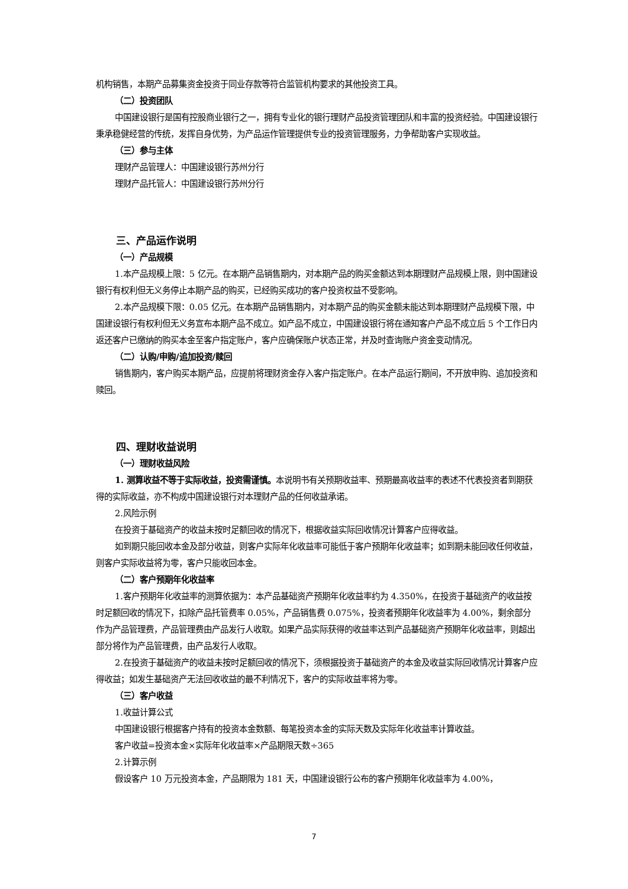机构销售，本期产品募集资金投资于同业存款等符合监管机构要求的其他投资工具。
（二）投资团队
中国建设银行是国有控股商业银行之一，拥有专业化的银行理财产品投资管理团队和丰富的投资经验。中国建设银行秉承稳健经营的传统，发挥自身优势，为产品运作管理提供专业的投资管理服务，力争帮助客户实现收益。
（三）参与主体
理财产品管理人：中国建设银行苏州分行
理财产品托管人：中国建设银行苏州分行
三、产品运作说明
（一）产品规模
1.本产品规模上限：5 亿元。在本期产品销售期内，对本期产品的购买金额达到本期理财产品规模上限，则中国建设银行有权利但无义务停止本期产品的购买，已经购买成功的客户投资权益不受影响。
2.本产品规模下限：0.05 亿元。在本期产品销售期内，对本期产品的购买金额未能达到本期理财产品规模下限，中国建设银行有权利但无义务宣布本期产品不成立。如产品不成立，中国建设银行将在通知客户产品不成立后 5 个工作日内返还客户已缴纳的购买本金至客户指定账户，客户应确保账户状态正常，并及时查询账户资金变动情况。
（二）认购/申购/追加投资/赎回
销售期内，客户购买本期产品，应提前将理财资金存入客户指定账户。在本产品运行期间，不开放申购、追加投资和赎回。
四、理财收益说明
（一）理财收益风险
1. 测算收益不等于实际收益，投资需谨慎。本说明书有关预期收益率、预期最高收益率的表述不代表投资者到期获得的实际收益，亦不构成中国建设银行对本理财产品的任何收益承诺。
2.风险示例
在投资于基础资产的收益未按时足额回收的情况下，根据收益实际回收情况计算客户应得收益。
如到期只能回收本金及部分收益，则客户实际年化收益率可能低于客户预期年化收益率；如到期未能回收任何收益，则客户实际收益将为零，客户只能收回本金。
（二）客户预期年化收益率
1.客户预期年化收益率的测算依据为：本产品基础资产预期年化收益率约为 4.350%，在投资于基础资产的收益按时足额回收的情况下，扣除产品托管费率 0.05%，产品销售费 0.075%，投资者预期年化收益率为 4.00%，剩余部分作为产品管理费，产品管理费由产品发行人收取。如果产品实际获得的收益率达到产品基础资产预期年化收益率，则超出部分将作为产品管理费，由产品发行人收取。
2.在投资于基础资产的收益未按时足额回收的情况下，须根据投资于基础资产的本金及收益实际回收情况计算客户应得收益；如发生基础资产无法回收收益的最不利情况下，客户的实际收益率将为零。
（三）客户收益
1.收益计算公式
中国建设银行根据客户持有的投资本金数额、每笔投资本金的实际天数及实际年化收益率计算收益。
客户收益=投资本金×实际年化收益率×产品期限天数÷365
2.计算示例
假设客户 10 万元投资本金，产品期限为 181 天，中国建设银行公布的客户预期年化收益率为 4.00%，
7